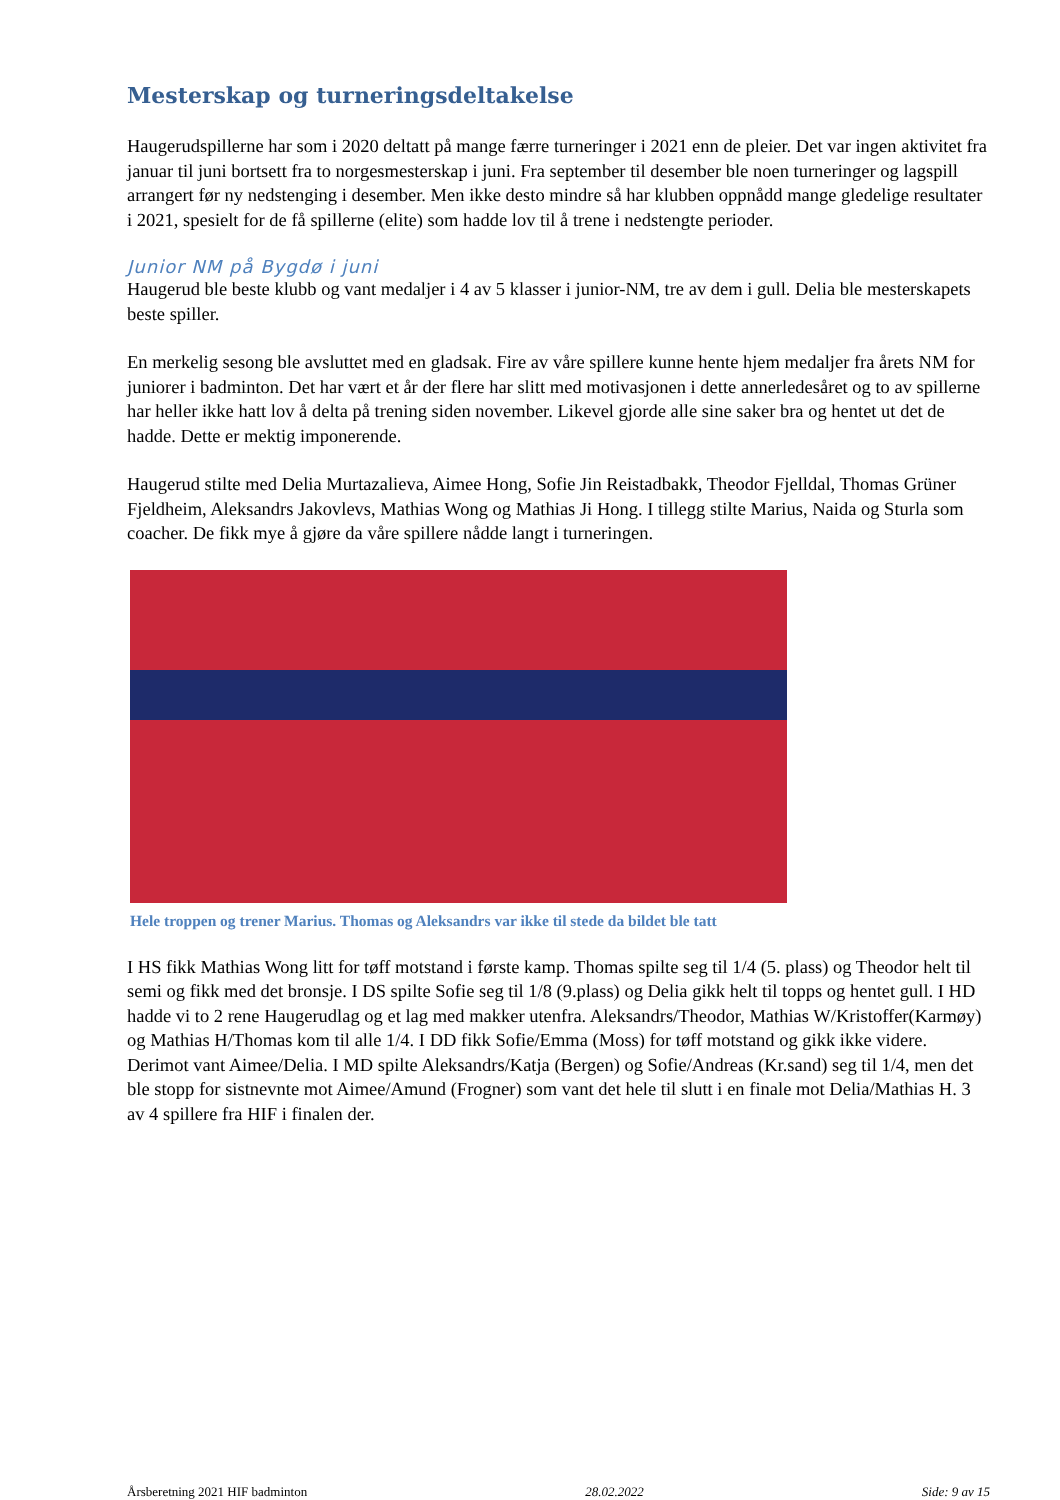Mesterskap og turneringsdeltakelse
Haugerudspillerne har som i 2020 deltatt på mange færre turneringer i 2021 enn de pleier. Det var ingen aktivitet fra januar til juni bortsett fra to norgesmesterskap i juni. Fra september til desember ble noen turneringer og lagspill arrangert før ny nedstenging i desember. Men ikke desto mindre så har klubben oppnådd mange gledelige resultater i 2021, spesielt for de få spillerne (elite) som hadde lov til å trene i nedstengte perioder.
Junior NM på Bygdø i juni
Haugerud ble beste klubb og vant medaljer i 4 av 5 klasser i junior-NM, tre av dem i gull. Delia ble mesterskapets beste spiller.
En merkelig sesong ble avsluttet med en gladsak. Fire av våre spillere kunne hente hjem medaljer fra årets NM for juniorer i badminton. Det har vært et år der flere har slitt med motivasjonen i dette annerledesåret og to av spillerne har heller ikke hatt lov å delta på trening siden november. Likevel gjorde alle sine saker bra og hentet ut det de hadde. Dette er mektig imponerende.
Haugerud stilte med Delia Murtazalieva, Aimee Hong, Sofie Jin Reistadbakk, Theodor Fjelldal, Thomas Grüner Fjeldheim, Aleksandrs Jakovlevs, Mathias Wong og Mathias Ji Hong. I tillegg stilte Marius, Naida og Sturla som coacher. De fikk mye å gjøre da våre spillere nådde langt i turneringen.
Hele troppen og trener Marius. Thomas og Aleksandrs var ikke til stede da bildet ble tatt
I HS fikk Mathias Wong litt for tøff motstand i første kamp. Thomas spilte seg til 1/4 (5. plass) og Theodor helt til semi og fikk med det bronsje. I DS spilte Sofie seg til 1/8 (9.plass) og Delia gikk helt til topps og hentet gull. I HD hadde vi to 2 rene Haugerudlag og et lag med makker utenfra. Aleksandrs/Theodor, Mathias W/Kristoffer(Karmøy) og Mathias H/Thomas kom til alle 1/4. I DD fikk Sofie/Emma (Moss) for tøff motstand og gikk ikke videre. Derimot vant Aimee/Delia. I MD spilte Aleksandrs/Katja (Bergen) og Sofie/Andreas (Kr.sand) seg til 1/4, men det ble stopp for sistnevnte mot Aimee/Amund (Frogner) som vant det hele til slutt i en finale mot Delia/Mathias H. 3 av 4 spillere fra HIF i finalen der.
Årsberetning 2021 HIF badminton 28.02.2022 Side: 9 av 15